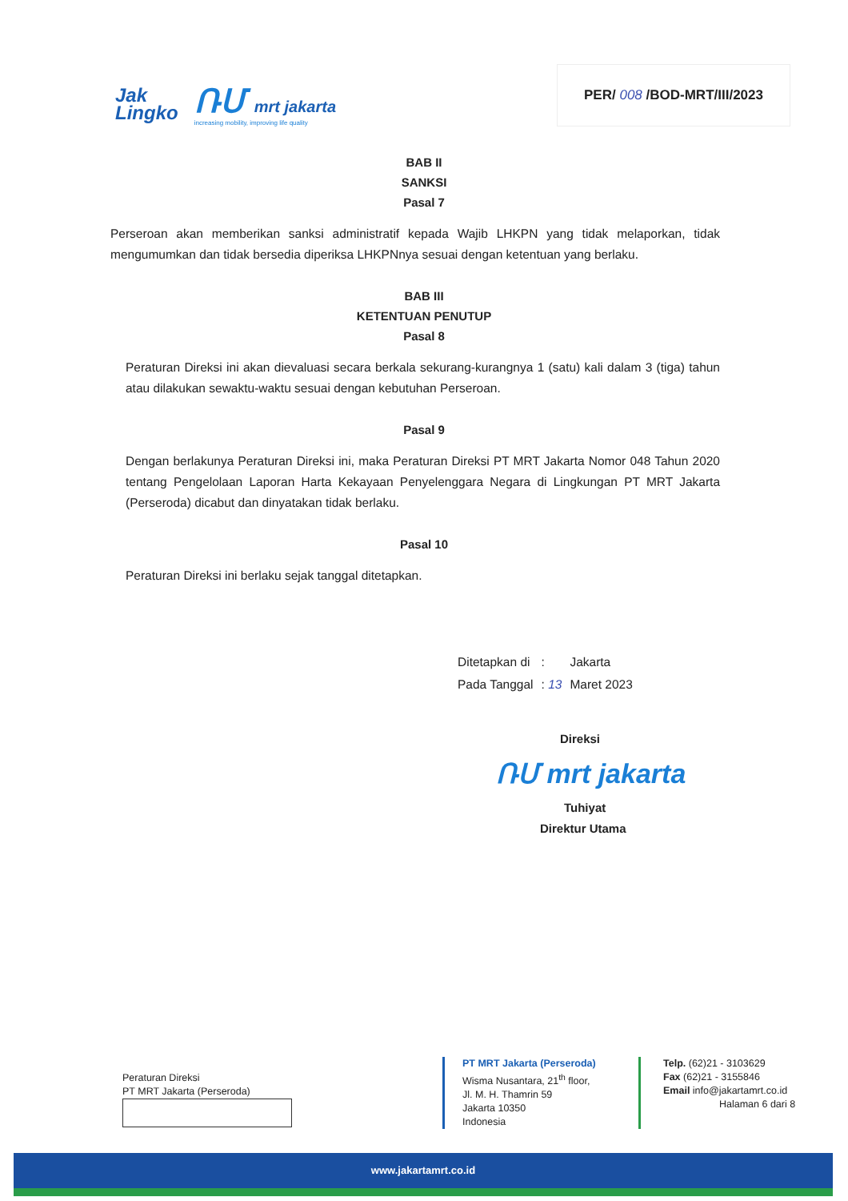Jak
Lingko
ՌՄ mrt jakarta
increasing mobility, improving life quality
PER/ 008 /BOD-MRT/III/2023
BAB II
SANKSI
Pasal 7
Perseroan akan memberikan sanksi administratif kepada Wajib LHKPN yang tidak melaporkan, tidak mengumumkan dan tidak bersedia diperiksa LHKPNnya sesuai dengan ketentuan yang berlaku.
BAB III
KETENTUAN PENUTUP
Pasal 8
Peraturan Direksi ini akan dievaluasi secara berkala sekurang-kurangnya 1 (satu) kali dalam 3 (tiga) tahun atau dilakukan sewaktu-waktu sesuai dengan kebutuhan Perseroan.
Pasal 9
Dengan berlakunya Peraturan Direksi ini, maka Peraturan Direksi PT MRT Jakarta Nomor 048 Tahun 2020 tentang Pengelolaan Laporan Harta Kekayaan Penyelenggara Negara di Lingkungan PT MRT Jakarta (Perseroda) dicabut dan dinyatakan tidak berlaku.
Pasal 10
Peraturan Direksi ini berlaku sejak tanggal ditetapkan.
| Ditetapkan di | : | Jakarta |
| Pada Tanggal | : 13 | Maret 2023 |
Direksi
ՌՄ mrt jakarta
Tuhiyat
Direktur Utama
Peraturan Direksi
PT MRT Jakarta (Perseroda)
PT MRT Jakarta (Perseroda)
Wisma Nusantara, 21<sup>th</sup> floor,
Jl. M. H. Thamrin 59
Jakarta 10350
Indonesia
Telp. (62)21 - 3103629
Fax (62)21 - 3155846
Email info@jakartamrt.co.id
Halaman 6 dari 8
www.jakartamrt.co.id